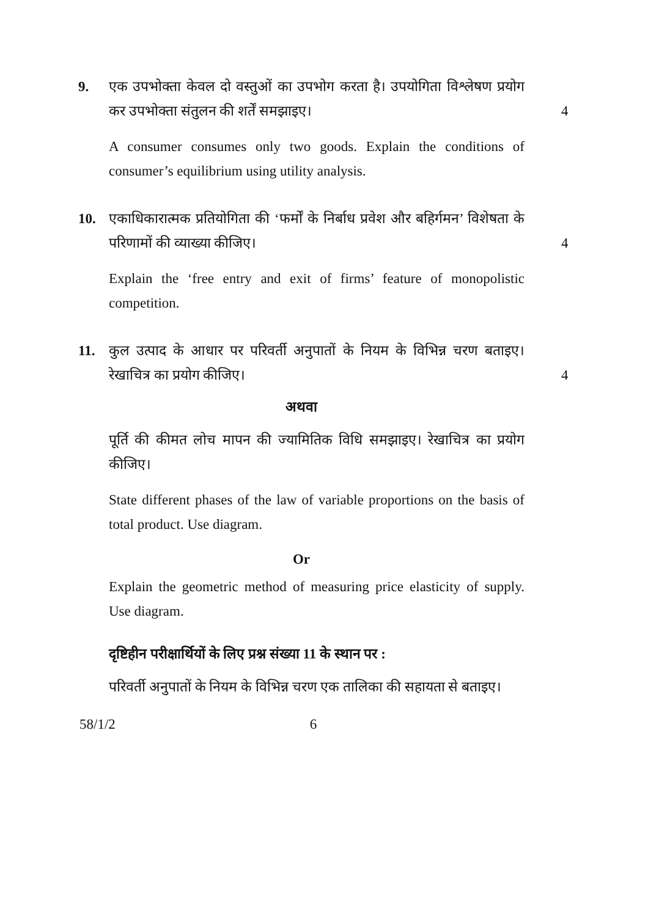9. एक उपभोक्ता केवल दो वस्तुओं का उपभोग करता है। उपयोगिता विश्लेषण प्रयोग कर उपभोक्ता संतुलन की शर्तें समझाइए। 4
A consumer consumes only two goods. Explain the conditions of consumer’s equilibrium using utility analysis.
10. एकाधिकारात्मक प्रतियोगिता की ‘फर्मों के निर्बाध प्रवेश और बहिर्गमन’ विशेषता के परिणामों की व्याख्या कीजिए। 4
Explain the ‘free entry and exit of firms’ feature of monopolistic competition.
11. कुल उत्पाद के आधार पर परिवर्ती अनुपातों के नियम के विभिन्न चरण बताइए। रेखाचित्र का प्रयोग कीजिए। 4
अथवा
पूर्ति की कीमत लोच मापन की ज्यामितिक विधि समझाइए। रेखाचित्र का प्रयोग कीजिए।
State different phases of the law of variable proportions on the basis of total product. Use diagram.
Or
Explain the geometric method of measuring price elasticity of supply. Use diagram.
दृष्टिहीन परीक्षार्थियों के लिए प्रश्न संख्या 11 के स्थान पर :
परिवर्ती अनुपातों के नियम के विभिन्न चरण एक तालिका की सहायता से बताइए।
58/1/2 6